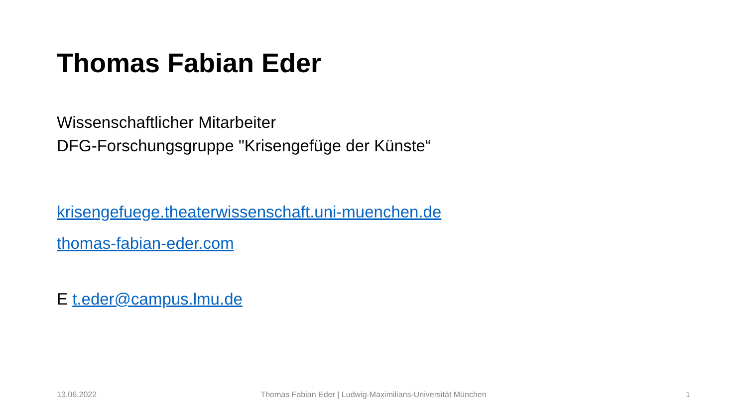Thomas Fabian Eder
Wissenschaftlicher Mitarbeiter
DFG-Forschungsgruppe "Krisengefüge der Künste“
krisengefuege.theaterwissenschaft.uni-muenchen.de
thomas-fabian-eder.com
E t.eder@campus.lmu.de
13.06.2022
Thomas Fabian Eder | Ludwig-Maximilians-Universität München
1